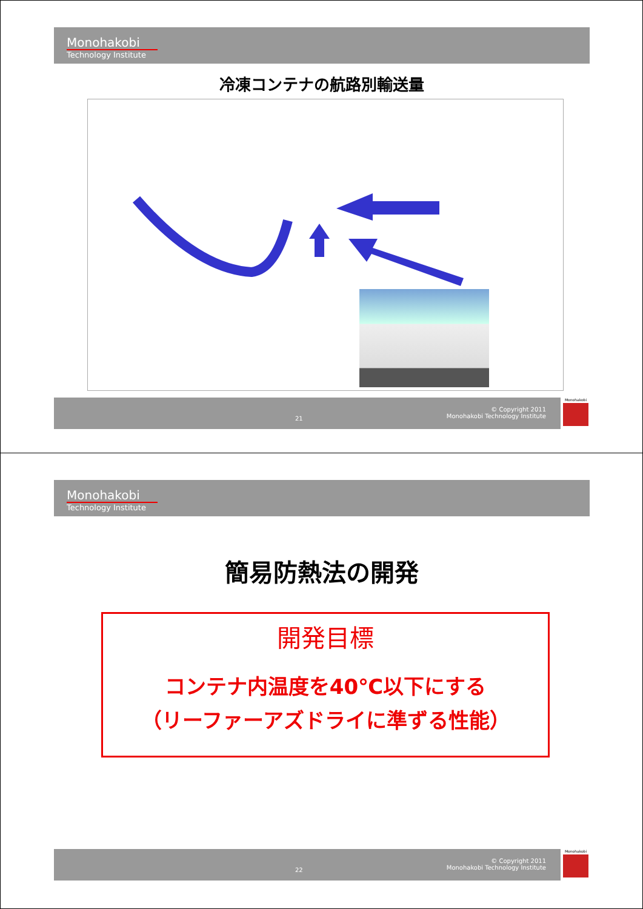Monohakobi
Technology Institute
冷凍コンテナの航路別輸送量
21
© Copyright 2011
Monohakobi Technology Institute
Monohakobi
Monohakobi
Technology Institute
簡易防熱法の開発
開発目標
コンテナ内温度を40℃以下にする
（リーファーアズドライに準ずる性能）
22
© Copyright 2011
Monohakobi Technology Institute
Monohakobi